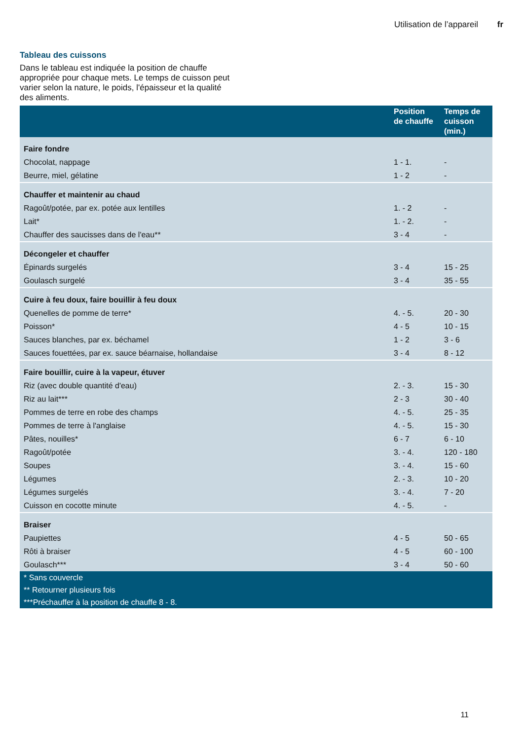Utilisation de l’appareil fr
Tableau des cuissons
Dans le tableau est indiquée la position de chauffe appropriée pour chaque mets. Le temps de cuisson peut varier selon la nature, le poids, l'épaisseur et la qualité des aliments.
| | Position de chauffe | Temps de cuisson (min.) |
| --- | --- | --- |
| Faire fondre | | |
| Chocolat, nappage | 1 - 1. | - |
| Beurre, miel, gélatine | 1 - 2 | - |
| Chauffer et maintenir au chaud | | |
| Ragoût/potée, par ex. potée aux lentilles | 1. - 2 | - |
| Lait* | 1. - 2. | - |
| Chauffer des saucisses dans de l'eau** | 3 - 4 | - |
| Décongeler et chauffer | | |
| Épinards surgelés | 3 - 4 | 15 - 25 |
| Goulasch surgelé | 3 - 4 | 35 - 55 |
| Cuire à feu doux, faire bouillir à feu doux | | |
| Quenelles de pomme de terre* | 4. - 5. | 20 - 30 |
| Poisson* | 4 - 5 | 10 - 15 |
| Sauces blanches, par ex. béchamel | 1 - 2 | 3 - 6 |
| Sauces fouettées, par ex. sauce béarnaise, hollandaise | 3 - 4 | 8 - 12 |
| Faire bouillir, cuire à la vapeur, étuver | | |
| Riz (avec double quantité d'eau) | 2. - 3. | 15 - 30 |
| Riz au lait*** | 2 - 3 | 30 - 40 |
| Pommes de terre en robe des champs | 4. - 5. | 25 - 35 |
| Pommes de terre à l'anglaise | 4. - 5. | 15 - 30 |
| Pâtes, nouilles* | 6 - 7 | 6 - 10 |
| Ragoût/potée | 3. - 4. | 120 - 180 |
| Soupes | 3. - 4. | 15 - 60 |
| Légumes | 2. - 3. | 10 - 20 |
| Légumes surgelés | 3. - 4. | 7 - 20 |
| Cuisson en cocotte minute | 4. - 5. | - |
| Braiser | | |
| Paupiettes | 4 - 5 | 50 - 65 |
| Rôti à braiser | 4 - 5 | 60 - 100 |
| Goulasch*** | 3 - 4 | 50 - 60 |
| * Sans couvercle | | |
| ** Retourner plusieurs fois | | |
| ***Préchauffer à la position de chauffe 8 - 8. | | |
11